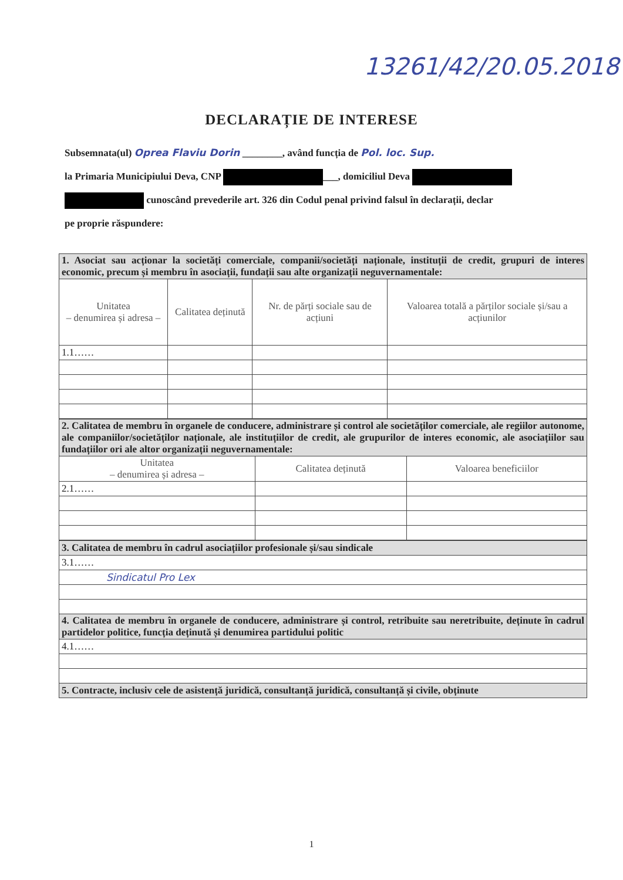13261/42/20.05.2018
DECLARAȚIE DE INTERESE
Subsemnata(ul) Oprea Flaviu Dorin ________, având funcția de Pol. loc. Sup.
la Primaria Municipiului Deva, CNP ___, domiciliul Deva
cunoscând prevederile art. 326 din Codul penal privind falsul în declarații, declar
pe proprie răspundere:
| 1. Asociat sau acționar la societăți comerciale, companii/societăți naționale, instituții de credit, grupuri de interes economic, precum și membru în asociații, fundații sau alte organizații neguvernamentale: | | | |
| Unitatea – denumirea și adresa – | Calitatea deținută | Nr. de părți sociale sau de acțiuni | Valoarea totală a părților sociale și/sau a acțiunilor |
| 1.1…… | | | |
| 2. Calitatea de membru în organele de conducere, administrare și control ale societăților comerciale, ale regiilor autonome, ale companiilor/societăților naționale, ale instituțiilor de credit, ale grupurilor de interes economic, ale asociațiilor sau fundațiilor ori ale altor organizații neguvernamentale: | | |
| Unitatea – denumirea și adresa – | Calitatea deținută | Valoarea beneficiilor |
| 2.1…… | | |
| 3. Calitatea de membru în cadrul asociațiilor profesionale și/sau sindicale |
| 3.1…… |
| Sindicatul Pro Lex |
| 4. Calitatea de membru în organele de conducere, administrare și control, retribuite sau neretribuite, deținute în cadrul partidelor politice, funcția deținută și denumirea partidului politic |
| 4.1…… |
| 5. Contracte, inclusiv cele de asistență juridică, consultanță juridică, consultanță și civile, obținute |
1